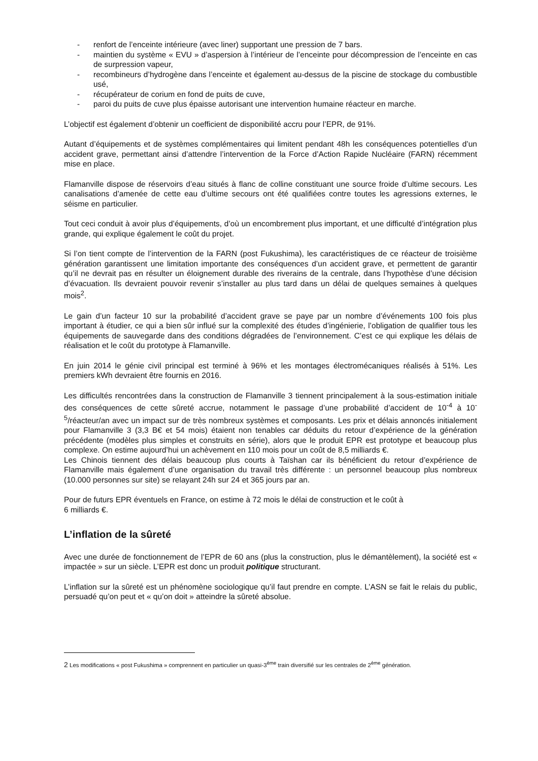- renfort de l’enceinte intérieure (avec liner) supportant une pression de 7 bars.
- maintien du système « EVU » d’aspersion à l’intérieur de l’enceinte pour décompression de l’enceinte en cas de surpression vapeur,
- recombineurs d’hydrogène dans l’enceinte et également au-dessus de la piscine de stockage du combustible usé,
- récupérateur de corium en fond de puits de cuve,
- paroi du puits de cuve plus épaisse autorisant une intervention humaine réacteur en marche.
L’objectif est également d’obtenir un coefficient de disponibilité accru pour l’EPR, de 91%.
Autant d’équipements et de systèmes complémentaires qui limitent pendant 48h les conséquences potentielles d’un accident grave, permettant ainsi d’attendre l’intervention de la Force d’Action Rapide Nucléaire (FARN) récemment mise en place.
Flamanville dispose de réservoirs d’eau situés à flanc de colline constituant une source froide d’ultime secours. Les canalisations d’amenée de cette eau d’ultime secours ont été qualifiées contre toutes les agressions externes, le séisme en particulier.
Tout ceci conduit à avoir plus d’équipements, d’où un encombrement plus important, et une difficulté d’intégration plus grande, qui explique également le coût du projet.
Si l’on tient compte de l’intervention de la FARN (post Fukushima), les caractéristiques de ce réacteur de troisième génération garantissent une limitation importante des conséquences d’un accident grave, et permettent de garantir qu’il ne devrait pas en résulter un éloignement durable des riverains de la centrale, dans l’hypothèse d’une décision d’évacuation. Ils devraient pouvoir revenir s’installer au plus tard dans un délai de quelques semaines à quelques mois<sup>2</sup>.
Le gain d’un facteur 10 sur la probabilité d’accident grave se paye par un nombre d’événements 100 fois plus important à étudier, ce qui a bien sûr influé sur la complexité des études d’ingénierie, l’obligation de qualifier tous les équipements de sauvegarde dans des conditions dégradées de l’environnement. C’est ce qui explique les délais de réalisation et le coût du prototype à Flamanville.
En juin 2014 le génie civil principal est terminé à 96% et les montages électromécaniques réalisés à 51%. Les premiers kWh devraient être fournis en 2016.
Les difficultés rencontrées dans la construction de Flamanville 3 tiennent principalement à la sous-estimation initiale des conséquences de cette sûreté accrue, notamment le passage d’une probabilité d’accident de 10<sup>-4</sup> à 10<sup>-5</sup>/réacteur/an avec un impact sur de très nombreux systèmes et composants. Les prix et délais annoncés initialement pour Flamanville 3 (3,3 B€ et 54 mois) étaient non tenables car déduits du retour d’expérience de la génération précédente (modèles plus simples et construits en série), alors que le produit EPR est prototype et beaucoup plus complexe. On estime aujourd’hui un achèvement en 110 mois pour un coût de 8,5 milliards €.
Les Chinois tiennent des délais beaucoup plus courts à Taïshan car ils bénéficient du retour d’expérience de Flamanville mais également d’une organisation du travail très différente : un personnel beaucoup plus nombreux (10.000 personnes sur site) se relayant 24h sur 24 et 365 jours par an.
Pour de futurs EPR éventuels en France, on estime à 72 mois le délai de construction et le coût à
6 milliards €.
L’inflation de la sûreté
Avec une durée de fonctionnement de l’EPR de 60 ans (plus la construction, plus le démantèlement), la société est « impactée » sur un siècle. L’EPR est donc un produit politique structurant.
L’inflation sur la sûreté est un phénomène sociologique qu’il faut prendre en compte. L’ASN se fait le relais du public, persuadé qu’on peut et « qu’on doit » atteindre la sûreté absolue.
2 Les modifications « post Fukushima » comprennent en particulier un quasi-3<sup>ème</sup> train diversifié sur les centrales de 2<sup>ème</sup> génération.